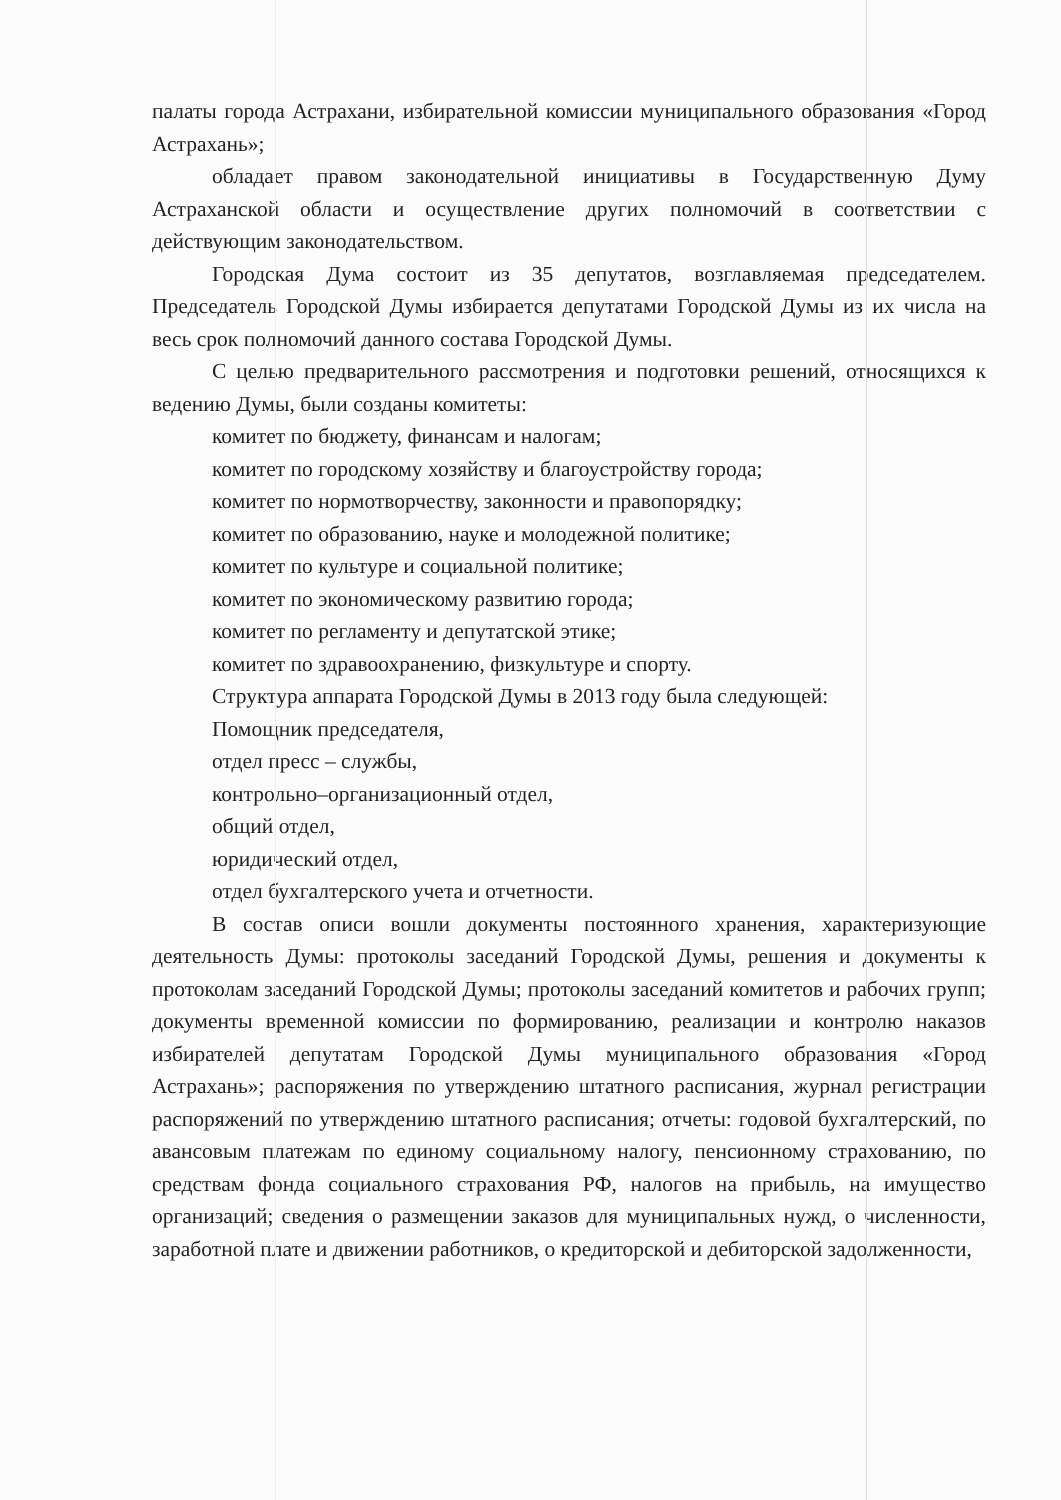палаты города Астрахани, избирательной комиссии муниципального образования «Город Астрахань»;
обладает правом законодательной инициативы в Государственную Думу Астраханской области и осуществление других полномочий в соответствии с действующим законодательством.
Городская Дума состоит из 35 депутатов, возглавляемая председателем. Председатель Городской Думы избирается депутатами Городской Думы из их числа на весь срок полномочий данного состава Городской Думы.
С целью предварительного рассмотрения и подготовки решений, относящихся к ведению Думы, были созданы комитеты:
комитет по бюджету, финансам и налогам;
комитет по городскому хозяйству и благоустройству города;
комитет по нормотворчеству, законности и правопорядку;
комитет по образованию, науке и молодежной политике;
комитет по культуре и социальной политике;
комитет по экономическому развитию города;
комитет по регламенту и депутатской этике;
комитет по здравоохранению, физкультуре и спорту.
Структура аппарата Городской Думы в 2013 году была следующей:
Помощник председателя,
отдел пресс – службы,
контрольно–организационный отдел,
общий отдел,
юридический отдел,
отдел бухгалтерского учета и отчетности.
В состав описи вошли документы постоянного хранения, характеризующие деятельность Думы: протоколы заседаний Городской Думы, решения и документы к протоколам заседаний Городской Думы; протоколы заседаний комитетов и рабочих групп; документы временной комиссии по формированию, реализации и контролю наказов избирателей депутатам Городской Думы муниципального образования «Город Астрахань»; распоряжения по утверждению штатного расписания, журнал регистрации распоряжений по утверждению штатного расписания; отчеты: годовой бухгалтерский, по авансовым платежам по единому социальному налогу, пенсионному страхованию, по средствам фонда социального страхования РФ, налогов на прибыль, на имущество организаций; сведения о размещении заказов для муниципальных нужд, о численности, заработной плате и движении работников, о кредиторской и дебиторской задолженности,